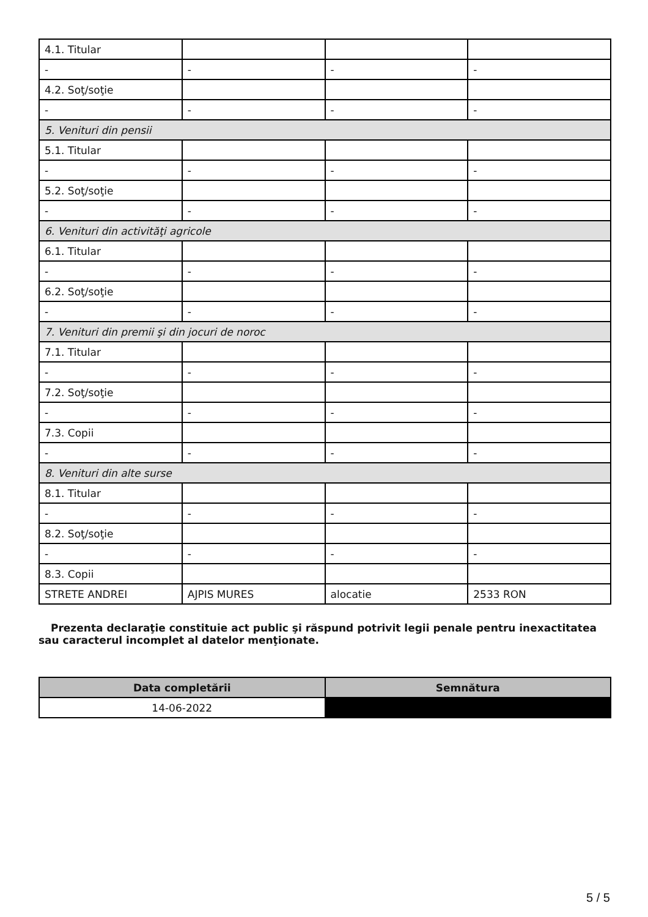| 4.1. Titular | | | |
| - | - | - | - |
| 4.2. Soţ/soţie | | | |
| - | - | - | - |
| 5. Venituri din pensii | | | |
| 5.1. Titular | | | |
| - | - | - | - |
| 5.2. Soţ/soţie | | | |
| - | - | - | - |
| 6. Venituri din activităţi agricole | | | |
| 6.1. Titular | | | |
| - | - | - | - |
| 6.2. Soţ/soţie | | | |
| - | - | - | - |
| 7. Venituri din premii şi din jocuri de noroc | | | |
| 7.1. Titular | | | |
| - | - | - | - |
| 7.2. Soţ/soţie | | | |
| - | - | - | - |
| 7.3. Copii | | | |
| - | - | - | - |
| 8. Venituri din alte surse | | | |
| 8.1. Titular | | | |
| - | - | - | - |
| 8.2. Soţ/soţie | | | |
| - | - | - | - |
| 8.3. Copii | | | |
| STRETE ANDREI | AJPIS MURES | alocatie | 2533 RON |
Prezenta declaraţie constituie act public şi răspund potrivit legii penale pentru inexactitatea sau caracterul incomplet al datelor menţionate.
| Data completării | Semnătura |
| --- | --- |
| 14-06-2022 | |
5 / 5